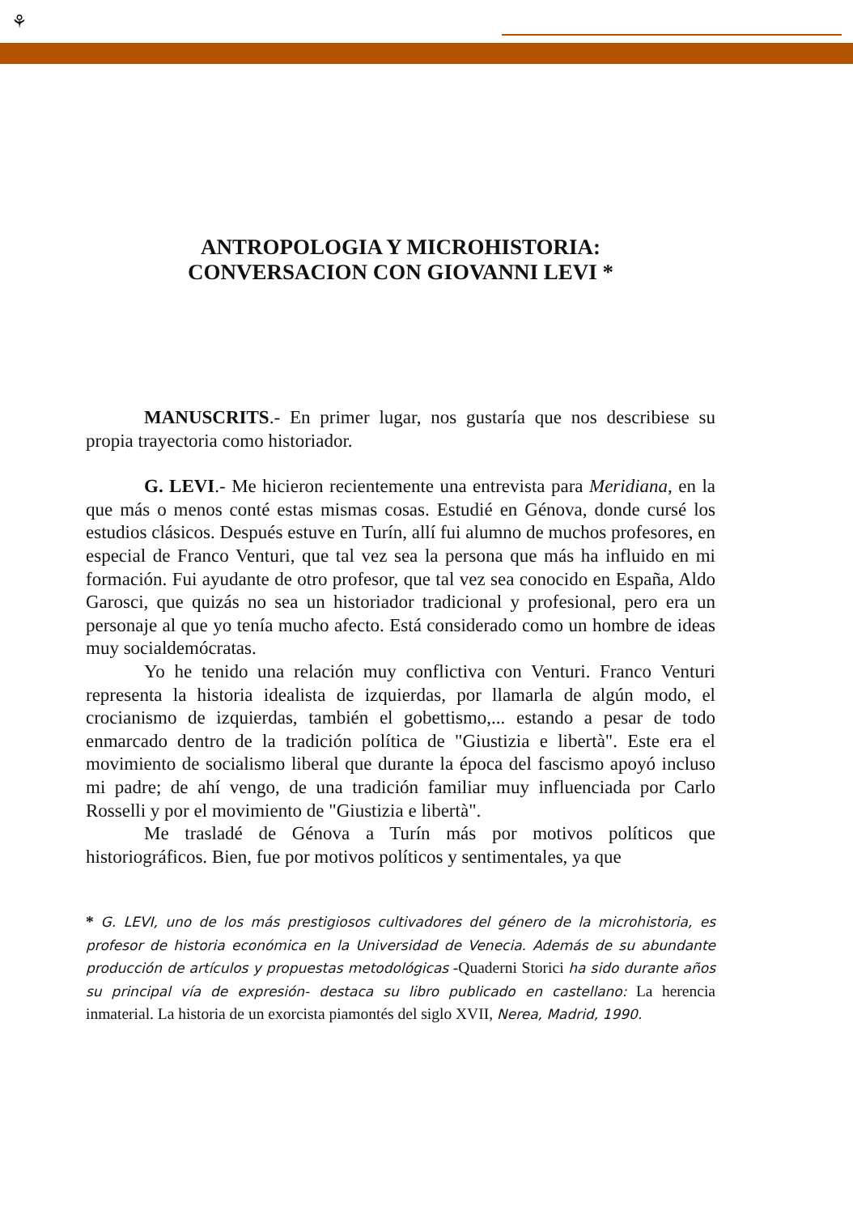⚘
ANTROPOLOGIA Y MICROHISTORIA:
CONVERSACION CON GIOVANNI LEVI *
MANUSCRITS.- En primer lugar, nos gustaría que nos describiese su propia trayectoria como historiador.
G. LEVI.- Me hicieron recientemente una entrevista para Meridiana, en la que más o menos conté estas mismas cosas. Estudié en Génova, donde cursé los estudios clásicos. Después estuve en Turín, allí fui alumno de muchos profesores, en especial de Franco Venturi, que tal vez sea la persona que más ha influido en mi formación. Fui ayudante de otro profesor, que tal vez sea conocido en España, Aldo Garosci, que quizás no sea un historiador tradicional y profesional, pero era un personaje al que yo tenía mucho afecto. Está considerado como un hombre de ideas muy socialdemócratas.
Yo he tenido una relación muy conflictiva con Venturi. Franco Venturi representa la historia idealista de izquierdas, por llamarla de algún modo, el crocianismo de izquierdas, también el gobettismo,... estando a pesar de todo enmarcado dentro de la tradición política de "Giustizia e libertà". Este era el movimiento de socialismo liberal que durante la época del fascismo apoyó incluso mi padre; de ahí vengo, de una tradición familiar muy influenciada por Carlo Rosselli y por el movimiento de "Giustizia e libertà".
Me trasladé de Génova a Turín más por motivos políticos que historiográficos. Bien, fue por motivos políticos y sentimentales, ya que
* G. LEVI, uno de los más prestigiosos cultivadores del género de la microhistoria, es profesor de historia económica en la Universidad de Venecia. Además de su abundante producción de artículos y propuestas metodológicas -Quaderni Storici ha sido durante años su principal vía de expresión- destaca su libro publicado en castellano: La herencia inmaterial. La historia de un exorcista piamontés del siglo XVII, Nerea, Madrid, 1990.